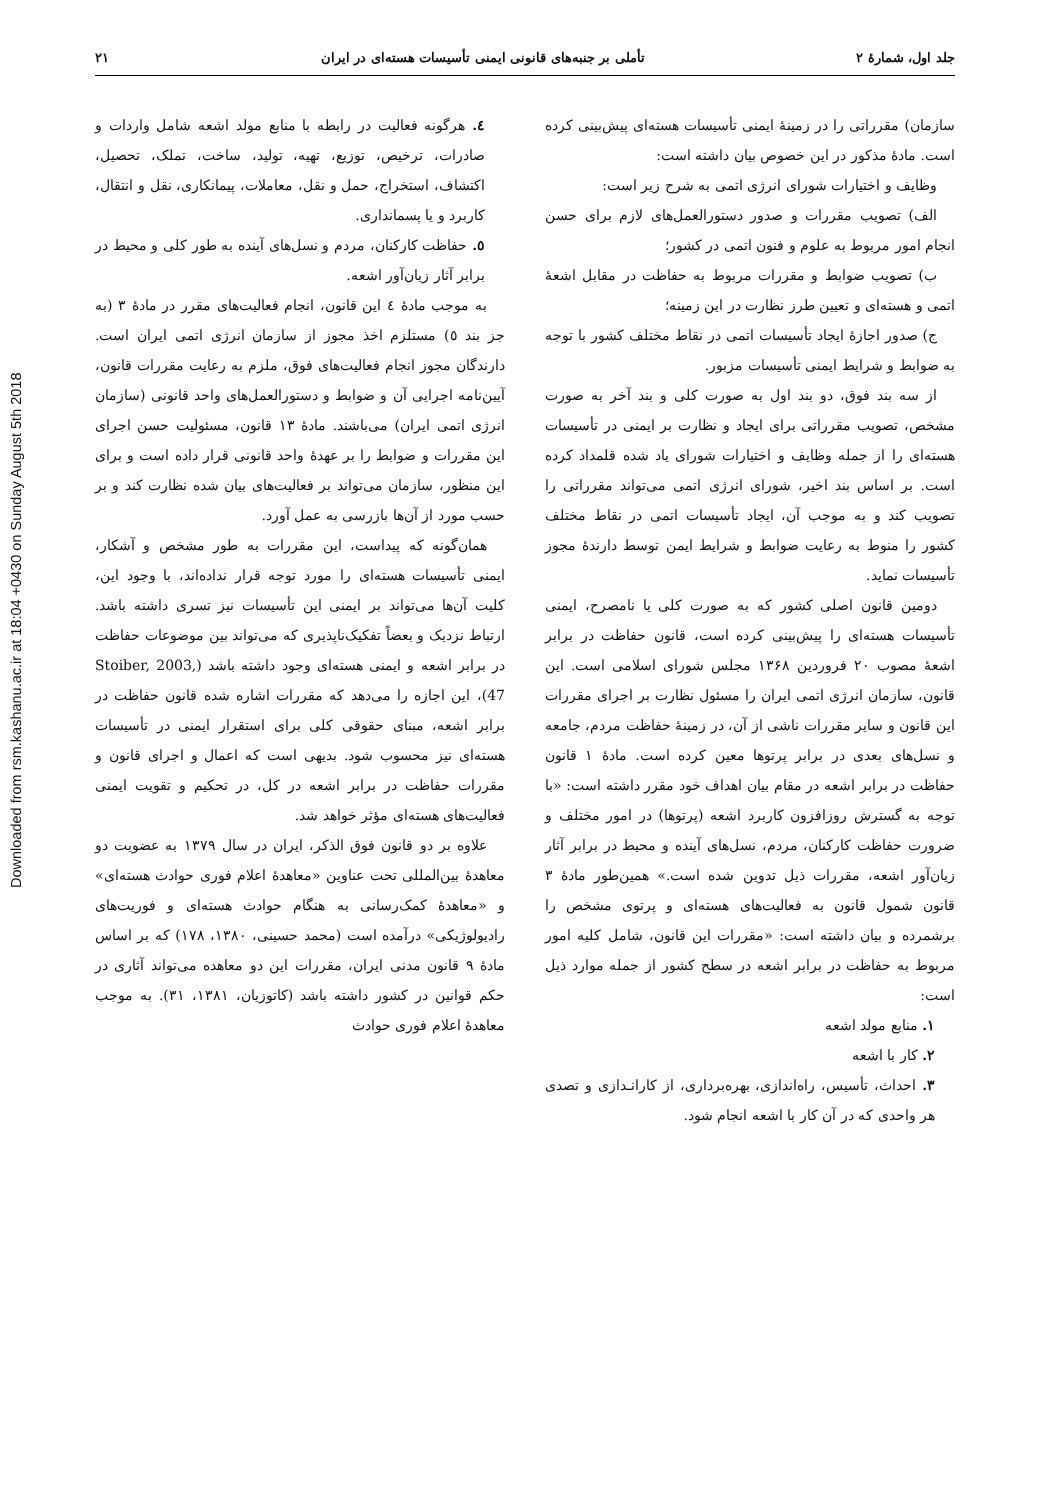Downloaded from rsm.kashanu.ac.ir at 18:04 +0430 on Sunday August 5th 2018
جلد اول، شمارهٔ ۲ تأملی بر جنبه‌های قانونی ایمنی تأسیسات هسته‌ای در ایران ۲۱
سازمان) مقرراتی را در زمینهٔ ایمنی تأسیسات هسته‌ای پیش‌بینی کرده است. مادهٔ مذکور در این خصوص بیان داشته است:
وظایف و اختیارات شورای انرژی اتمی به شرح زیر است:
الف) تصویب مقررات و صدور دستورالعمل‌های لازم برای حسن انجام امور مربوط به علوم و فنون اتمی در کشور؛
ب) تصویب ضوابط و مقررات مربوط به حفاظت در مقابل اشعهٔ اتمی و هسته‌ای و تعیین طرز نظارت در این زمینه؛
ج) صدور اجازهٔ ایجاد تأسیسات اتمی در نقاط مختلف کشور با توجه به ضوابط و شرایط ایمنی تأسیسات مزبور.
از سه بند فوق، دو بند اول به صورت کلی و بند آخر به صورت مشخص، تصویب مقرراتی برای ایجاد و نظارت بر ایمنی در تأسیسات هسته‌ای را از جمله وظایف و اختیارات شورای یاد شده قلمداد کرده است. بر اساس بند اخیر، شورای انرژی اتمی می‌تواند مقرراتی را تصویب کند و به موجب آن، ایجاد تأسیسات اتمی در نقاط مختلف کشور را منوط به رعایت ضوابط و شرایط ایمن توسط دارندهٔ مجوز تأسیسات نماید.
دومین قانون اصلی کشور که به صورت کلی یا نامصرح، ایمنی تأسیسات هسته‌ای را پیش‌بینی کرده است، قانون حفاظت در برابر اشعهٔ مصوب ۲۰ فروردین ۱۳۶۸ مجلس شورای اسلامی است. این قانون، سازمان انرژی اتمی ایران را مسئول نظارت بر اجرای مقررات این قانون و سایر مقررات ناشی از آن، در زمینهٔ حفاظت مردم، جامعه و نسل‌های بعدی در برابر پرتوها معین کرده است. مادهٔ ۱ قانون حفاظت در برابر اشعه در مقام بیان اهداف خود مقرر داشته است: «با توجه به گسترش روزافزون کاربرد اشعه (پرتوها) در امور مختلف و ضرورت حفاظت کارکنان، مردم، نسل‌های آینده و محیط در برابر آثار زیان‌آور اشعه، مقررات ذیل تدوین شده است.» همین‌طور مادهٔ ۳ قانون شمول قانون به فعالیت‌های هسته‌ای و پرتوی مشخص را برشمرده و بیان داشته است: «مقررات این قانون، شامل کلیه امور مربوط به حفاظت در برابر اشعه در سطح کشور از جمله موارد ذیل است:
۱. منابع مولد اشعه
۲. کار با اشعه
۳. احداث، تأسیس، راه‌اندازی، بهره‌برداری، از کارانـدازی و تصدی هر واحدی که در آن کار با اشعه انجام شود.
٤. هرگونه فعالیت در رابطه با منابع مولد اشعه شامل واردات و صادرات، ترخیص، توزیع، تهیه، تولید، ساخت، تملک، تحصیل، اکتشاف، استخراج، حمل و نقل، معاملات، پیمانکاری، نقل و انتقال، کاربرد و یا پسمانداری.
٥. حفاظت کارکنان، مردم و نسل‌های آینده به طور کلی و محیط در برابر آثار زیان‌آور اشعه.
به موجب مادهٔ ٤ این قانون، انجام فعالیت‌های مقرر در مادهٔ ۳ (به جز بند ٥) مستلزم اخذ مجوز از سازمان انرژی اتمی ایران است. دارندگان مجوز انجام فعالیت‌های فوق، ملزم به رعایت مقررات قانون، آیین‌نامه اجرایی آن و ضوابط و دستورالعمل‌های واحد قانونی (سازمان انرژی اتمی ایران) می‌باشند. مادهٔ ۱۳ قانون، مسئولیت حسن اجرای این مقررات و ضوابط را بر عهدهٔ واحد قانونی قرار داده است و برای این منظور، سازمان می‌تواند بر فعالیت‌های بیان شده نظارت کند و بر حسب مورد از آن‌ها بازرسی به عمل آورد.
همان‌گونه که پیداست، این مقررات به طور مشخص و آشکار، ایمنی تأسیسات هسته‌ای را مورد توجه قرار نداده‌اند، با وجود این، کلیت آن‌ها می‌تواند بر ایمنی این تأسیسات نیز تسری داشته باشد. ارتباط نزدیک و بعضاً تفکیک‌ناپذیری که می‌تواند بین موضوعات حفاظت در برابر اشعه و ایمنی هسته‌ای وجود داشته باشد (Stoiber, 2003, 47)، این اجازه را می‌دهد که مقررات اشاره شده قانون حفاظت در برابر اشعه، مبنای حقوقی کلی برای استقرار ایمنی در تأسیسات هسته‌ای نیز محسوب شود. بدیهی است که اعمال و اجرای قانون و مقررات حفاظت در برابر اشعه در کل، در تحکیم و تقویت ایمنی فعالیت‌های هسته‌ای مؤثر خواهد شد.
علاوه بر دو قانون فوق الذکر، ایران در سال ۱۳۷۹ به عضویت دو معاهدهٔ بین‌المللی تحت عناوین «معاهدهٔ اعلام فوری حوادث هسته‌ای» و «معاهدهٔ کمک‌رسانی به هنگام حوادث هسته‌ای و فوریت‌های رادیولوژیکی» درآمده است (محمد حسینی، ۱۳۸۰، ۱۷۸) که بر اساس مادهٔ ۹ قانون مدنی ایران، مقررات این دو معاهده می‌تواند آثاری در حکم قوانین در کشور داشته باشد (کاتوزیان، ۱۳۸۱، ۳۱). به موجب معاهدهٔ اعلام فوری حوادث